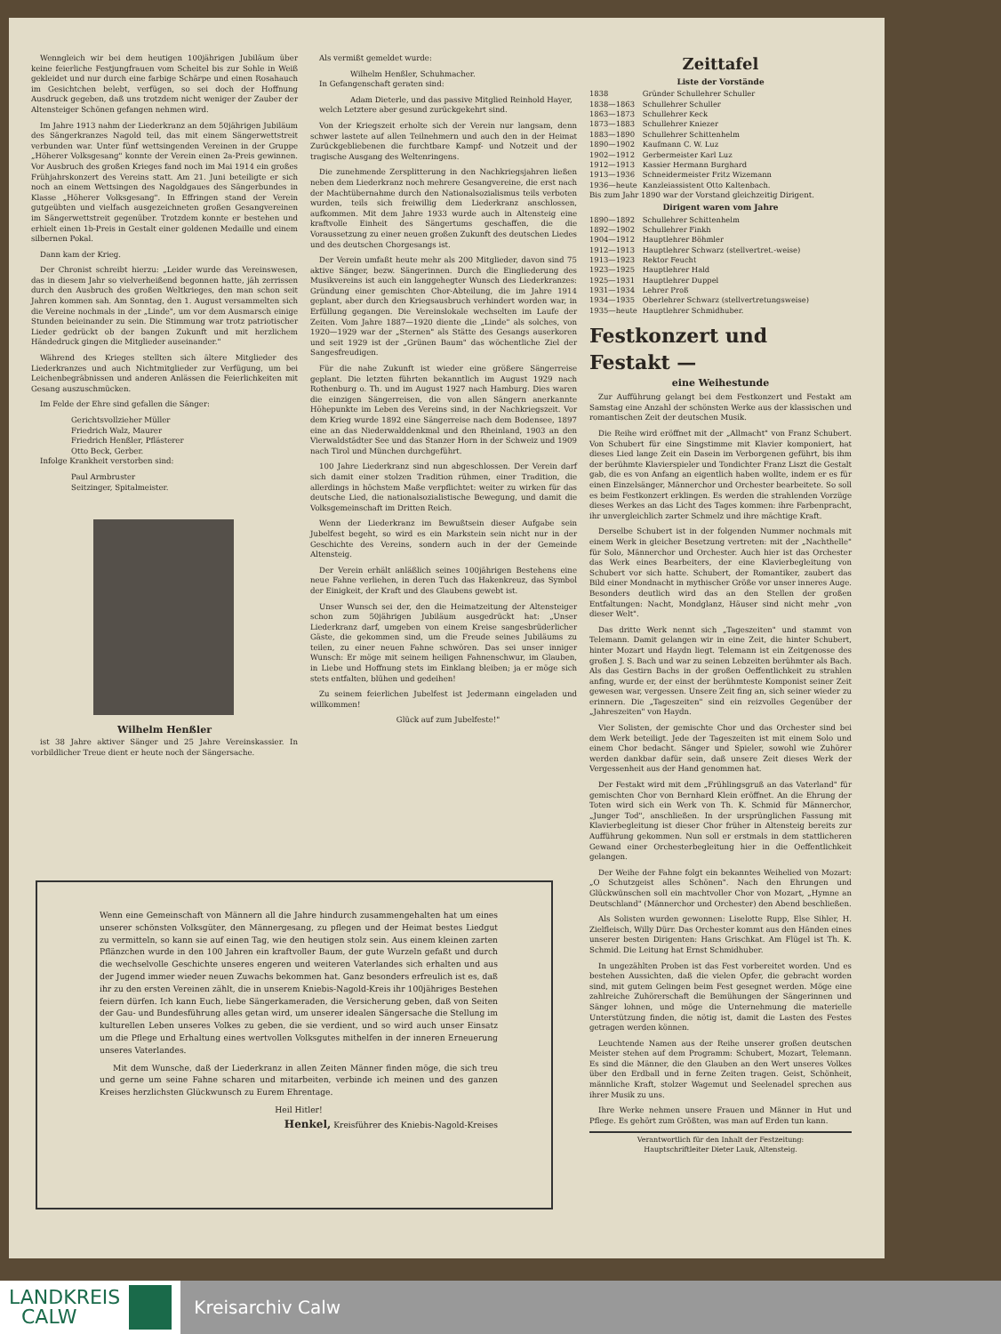Wenngleich wir bei dem heutigen 100jährigen Jubiläum über keine feierliche Festjungfrauen vom Scheitel bis zur Sohle in Weiß gekleidet und nur durch eine farbige Schärpe und einen Rosahauch im Gesichtchen belebt, verfügen, so sei doch der Hoffnung Ausdruck gegeben, daß uns trotzdem nicht weniger der Zauber der Altensteiger Schönen gefangen nehmen wird.
Im Jahre 1913 nahm der Liederkranz an dem 50jährigen Jubiläum des Sängerkranzes Nagold teil, das mit einem Sängerwettstreit verbunden war. Unter fünf wettsingenden Vereinen in der Gruppe „Höherer Volksgesang" konnte der Verein einen 2a-Preis gewinnen. Vor Ausbruch des großen Krieges fand noch im Mai 1914 ein großes Frühjahrskonzert des Vereins statt. Am 21. Juni beteiligte er sich noch an einem Wettsingen des Nagoldgaues des Sängerbundes in Klasse „Höherer Volksgesang". In Effringen stand der Verein gutgeübten und vielfach ausgezeichneten großen Gesangvereinen im Sängerwettstreit gegenüber. Trotzdem konnte er bestehen und erhielt einen 1b-Preis in Gestalt einer goldenen Medaille und einem silbernen Pokal.
Dann kam der Krieg.
Der Chronist schreibt hierzu: „Leider wurde das Vereinswesen, das in diesem Jahr so vielverheißend begonnen hatte, jäh zerrissen durch den Ausbruch des großen Weltkrieges, den man schon seit Jahren kommen sah. Am Sonntag, den 1. August versammelten sich die Vereine nochmals in der „Linde", um vor dem Ausmarsch einige Stunden beieinander zu sein. Die Stimmung war trotz patriotischer Lieder gedrückt ob der bangen Zukunft und mit herzlichem Händedruck gingen die Mitglieder auseinander."
Während des Krieges stellten sich ältere Mitglieder des Liederkranzes und auch Nichtmitglieder zur Verfügung, um bei Leichenbegräbnissen und anderen Anlässen die Feierlichkeiten mit Gesang auszuschmücken.
Im Felde der Ehre sind gefallen die Sänger:
Gerichtsvollzieher Müller
Friedrich Walz, Maurer
Friedrich Henßler, Pflästerer
Otto Beck, Gerber.
Infolge Krankheit verstorben sind:
Paul Armbruster
Seitzinger, Spitalmeister.
Wilhelm Henßler
ist 38 Jahre aktiver Sänger und 25 Jahre Vereinskassier. In vorbildlicher Treue dient er heute noch der Sängersache.
Als vermißt gemeldet wurde:
Wilhelm Henßler, Schuhmacher.
In Gefangenschaft geraten sind:
Adam Dieterle, und das passive Mitglied Reinhold Hayer,
welch Letztere aber gesund zurückgekehrt sind.
Von der Kriegszeit erholte sich der Verein nur langsam, denn schwer lastete auf allen Teilnehmern und auch den in der Heimat Zurückgebliebenen die furchtbare Kampf- und Notzeit und der tragische Ausgang des Weltenringens.
Die zunehmende Zersplitterung in den Nachkriegsjahren ließen neben dem Liederkranz noch mehrere Gesangvereine, die erst nach der Machtübernahme durch den Nationalsozialismus teils verboten wurden, teils sich freiwillig dem Liederkranz anschlossen, aufkommen. Mit dem Jahre 1933 wurde auch in Altensteig eine kraftvolle Einheit des Sängertums geschaffen, die die Voraussetzung zu einer neuen großen Zukunft des deutschen Liedes und des deutschen Chorgesangs ist.
Der Verein umfaßt heute mehr als 200 Mitglieder, davon sind 75 aktive Sänger, bezw. Sängerinnen. Durch die Eingliederung des Musikvereins ist auch ein langgehegter Wunsch des Liederkranzes: Gründung einer gemischten Chor-Abteilung, die im Jahre 1914 geplant, aber durch den Kriegsausbruch verhindert worden war, in Erfüllung gegangen. Die Vereinslokale wechselten im Laufe der Zeiten. Vom Jahre 1887—1920 diente die „Linde" als solches, von 1920—1929 war der „Sternen" als Stätte des Gesangs auserkoren und seit 1929 ist der „Grünen Baum" das wöchentliche Ziel der Sangesfreudigen.
Für die nahe Zukunft ist wieder eine größere Sängerreise geplant. Die letzten führten bekanntlich im August 1929 nach Rothenburg o. Th. und im August 1927 nach Hamburg. Dies waren die einzigen Sängerreisen, die von allen Sängern anerkannte Höhepunkte im Leben des Vereins sind, in der Nachkriegszeit. Vor dem Krieg wurde 1892 eine Sängerreise nach dem Bodensee, 1897 eine an das Niederwalddenkmal und den Rheinland, 1903 an den Vierwaldstädter See und das Stanzer Horn in der Schweiz und 1909 nach Tirol und München durchgeführt.
100 Jahre Liederkranz sind nun abgeschlossen. Der Verein darf sich damit einer stolzen Tradition rühmen, einer Tradition, die allerdings in höchstem Maße verpflichtet: weiter zu wirken für das deutsche Lied, die nationalsozialistische Bewegung, und damit die Volksgemeinschaft im Dritten Reich.
Wenn der Liederkranz im Bewußtsein dieser Aufgabe sein Jubelfest begeht, so wird es ein Markstein sein nicht nur in der Geschichte des Vereins, sondern auch in der der Gemeinde Altensteig.
Der Verein erhält anläßlich seines 100jährigen Bestehens eine neue Fahne verliehen, in deren Tuch das Hakenkreuz, das Symbol der Einigkeit, der Kraft und des Glaubens gewebt ist.
Unser Wunsch sei der, den die Heimatzeitung der Altensteiger schon zum 50jährigen Jubiläum ausgedrückt hat: „Unser Liederkranz darf, umgeben von einem Kreise sangesbrüderlicher Gäste, die gekommen sind, um die Freude seines Jubiläums zu teilen, zu einer neuen Fahne schwören. Das sei unser inniger Wunsch: Er möge mit seinem heiligen Fahnenschwur, im Glauben, in Liebe und Hoffnung stets im Einklang bleiben; ja er möge sich stets entfalten, blühen und gedeihen!
Zu seinem feierlichen Jubelfest ist Jedermann eingeladen und willkommen!
Glück auf zum Jubelfeste!"
Zeittafel
Liste der Vorstände
| 1838 | Gründer Schullehrer Schuller |
| 1838—1863 | Schullehrer Schuller |
| 1863—1873 | Schullehrer Keck |
| 1873—1883 | Schullehrer Kniezer |
| 1883—1890 | Schullehrer Schittenhelm |
| 1890—1902 | Kaufmann C. W. Luz |
| 1902—1912 | Gerbermeister Karl Luz |
| 1912—1913 | Kassier Hermann Burghard |
| 1913—1936 | Schneidermeister Fritz Wizemann |
| 1936—heute | Kanzleiassistent Otto Kaltenbach. |
Bis zum Jahr 1890 war der Vorstand gleichzeitig Dirigent.
Dirigent waren vom Jahre
| 1890—1892 | Schullehrer Schittenhelm |
| 1892—1902 | Schullehrer Finkh |
| 1904—1912 | Hauptlehrer Böhmler |
| 1912—1913 | Hauptlehrer Schwarz (stellvertret.-weise) |
| 1913—1923 | Rektor Feucht |
| 1923—1925 | Hauptlehrer Hald |
| 1925—1931 | Hauptlehrer Duppel |
| 1931—1934 | Lehrer Proß |
| 1934—1935 | Oberlehrer Schwarz (stellvertretungsweise) |
| 1935—heute | Hauptlehrer Schmidhuber. |
Festkonzert und Festakt —
eine Weihestunde
Zur Aufführung gelangt bei dem Festkonzert und Festakt am Samstag eine Anzahl der schönsten Werke aus der klassischen und romantischen Zeit der deutschen Musik.
Die Reihe wird eröffnet mit der „Allmacht" von Franz Schubert. Von Schubert für eine Singstimme mit Klavier komponiert, hat dieses Lied lange Zeit ein Dasein im Verborgenen geführt, bis ihm der berühmte Klavierspieler und Tondichter Franz Liszt die Gestalt gab, die es von Anfang an eigentlich haben wollte, indem er es für einen Einzelsänger, Männerchor und Orchester bearbeitete. So soll es beim Festkonzert erklingen. Es werden die strahlenden Vorzüge dieses Werkes an das Licht des Tages kommen: ihre Farbenpracht, ihr unvergleichlich zarter Schmelz und ihre mächtige Kraft.
Derselbe Schubert ist in der folgenden Nummer nochmals mit einem Werk in gleicher Besetzung vertreten: mit der „Nachthelle" für Solo, Männerchor und Orchester. Auch hier ist das Orchester das Werk eines Bearbeiters, der eine Klavierbegleitung von Schubert vor sich hatte. Schubert, der Romantiker, zaubert das Bild einer Mondnacht in mythischer Größe vor unser inneres Auge. Besonders deutlich wird das an den Stellen der großen Entfaltungen: Nacht, Mondglanz, Häuser sind nicht mehr „von dieser Welt".
Das dritte Werk nennt sich „Tageszeiten" und stammt von Telemann. Damit gelangen wir in eine Zeit, die hinter Schubert, hinter Mozart und Haydn liegt. Telemann ist ein Zeitgenosse des großen J. S. Bach und war zu seinen Lebzeiten berühmter als Bach. Als das Gestirn Bachs in der großen Oeffentlichkeit zu strahlen anfing, wurde er, der einst der berühmteste Komponist seiner Zeit gewesen war, vergessen. Unsere Zeit fing an, sich seiner wieder zu erinnern. Die „Tageszeiten" sind ein reizvolles Gegenüber der „Jahreszeiten" von Haydn.
Vier Solisten, der gemischte Chor und das Orchester sind bei dem Werk beteiligt. Jede der Tageszeiten ist mit einem Solo und einem Chor bedacht. Sänger und Spieler, sowohl wie Zuhörer werden dankbar dafür sein, daß unsere Zeit dieses Werk der Vergessenheit aus der Hand genommen hat.
Der Festakt wird mit dem „Frühlingsgruß an das Vaterland" für gemischten Chor von Bernhard Klein eröffnet. An die Ehrung der Toten wird sich ein Werk von Th. K. Schmid für Männerchor, „Junger Tod", anschließen. In der ursprünglichen Fassung mit Klavierbegleitung ist dieser Chor früher in Altensteig bereits zur Aufführung gekommen. Nun soll er erstmals in dem stattlicheren Gewand einer Orchesterbegleitung hier in die Oeffentlichkeit gelangen.
Der Weihe der Fahne folgt ein bekanntes Weihelied von Mozart: „O Schutzgeist alles Schönen". Nach den Ehrungen und Glückwünschen soll ein machtvoller Chor von Mozart, „Hymne an Deutschland" (Männerchor und Orchester) den Abend beschließen.
Als Solisten wurden gewonnen: Liselotte Rupp, Else Sihler, H. Zielfleisch, Willy Dürr. Das Orchester kommt aus den Händen eines unserer besten Dirigenten: Hans Grischkat. Am Flügel ist Th. K. Schmid. Die Leitung hat Ernst Schmidhuber.
In ungezählten Proben ist das Fest vorbereitet worden. Und es bestehen Aussichten, daß die vielen Opfer, die gebracht worden sind, mit gutem Gelingen beim Fest gesegnet werden. Möge eine zahlreiche Zuhörerschaft die Bemühungen der Sängerinnen und Sänger lohnen, und möge die Unternehmung die materielle Unterstützung finden, die nötig ist, damit die Lasten des Festes getragen werden können.
Leuchtende Namen aus der Reihe unserer großen deutschen Meister stehen auf dem Programm: Schubert, Mozart, Telemann. Es sind die Männer, die den Glauben an den Wert unseres Volkes über den Erdball und in ferne Zeiten tragen. Geist, Schönheit, männliche Kraft, stolzer Wagemut und Seelenadel sprechen aus ihrer Musik zu uns.
Ihre Werke nehmen unsere Frauen und Männer in Hut und Pflege. Es gehört zum Größten, was man auf Erden tun kann.
Verantwortlich für den Inhalt der Festzeitung:
Hauptschriftleiter Dieter Lauk, Altensteig.
Wenn eine Gemeinschaft von Männern all die Jahre hindurch zusammengehalten hat um eines unserer schönsten Volksgüter, den Männergesang, zu pflegen und der Heimat bestes Liedgut zu vermitteln, so kann sie auf einen Tag, wie den heutigen stolz sein. Aus einem kleinen zarten Pflänzchen wurde in den 100 Jahren ein kraftvoller Baum, der gute Wurzeln gefaßt und durch die wechselvolle Geschichte unseres engeren und weiteren Vaterlandes sich erhalten und aus der Jugend immer wieder neuen Zuwachs bekommen hat. Ganz besonders erfreulich ist es, daß ihr zu den ersten Vereinen zählt, die in unserem Kniebis-Nagold-Kreis ihr 100jähriges Bestehen feiern dürfen. Ich kann Euch, liebe Sängerkameraden, die Versicherung geben, daß von Seiten der Gau- und Bundesführung alles getan wird, um unserer idealen Sängersache die Stellung im kulturellen Leben unseres Volkes zu geben, die sie verdient, und so wird auch unser Einsatz um die Pflege und Erhaltung eines wertvollen Volksgutes mithelfen in der inneren Erneuerung unseres Vaterlandes.
Mit dem Wunsche, daß der Liederkranz in allen Zeiten Männer finden möge, die sich treu und gerne um seine Fahne scharen und mitarbeiten, verbinde ich meinen und des ganzen Kreises herzlichsten Glückwunsch zu Eurem Ehrentage.
Heil Hitler!
Henkel, Kreisführer des Kniebis-Nagold-Kreises
LANDKREIS
CALW
Kreisarchiv Calw